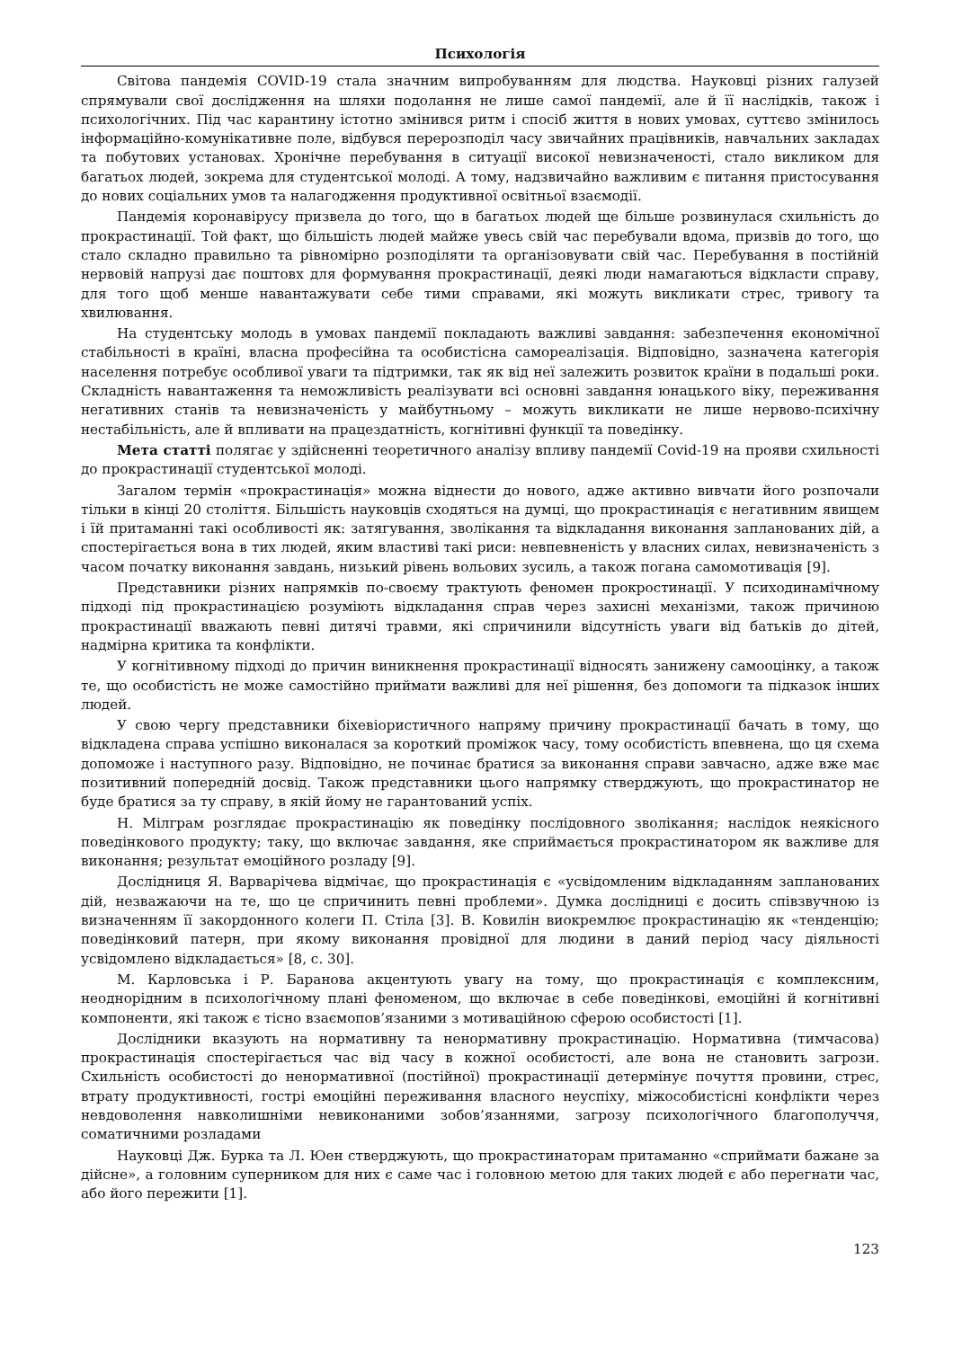Психологія
Світова пандемія COVID-19 стала значним випробуванням для людства. Науковці різних галузей спрямували свої дослідження на шляхи подолання не лише самої пандемії, але й її наслідків, також і психологічних. Під час карантину істотно змінився ритм і спосіб життя в нових умовах, суттєво змінилось інформаційно-комунікативне поле, відбувся перерозподіл часу звичайних працівників, навчальних закладах та побутових установах. Хронічне перебування в ситуації високої невизначеності, стало викликом для багатьох людей, зокрема для студентської молоді. А тому, надзвичайно важливим є питання пристосування до нових соціальних умов та налагодження продуктивної освітньої взаємодії.
Пандемія коронавірусу призвела до того, що в багатьох людей ще більше розвинулася схильність до прокрастинації. Той факт, що більшість людей майже увесь свій час перебували вдома, призвів до того, що стало складно правильно та рівномірно розподіляти та організовувати свій час. Перебування в постійній нервовій напрузі дає поштовх для формування прокрастинації, деякі люди намагаються відкласти справу, для того щоб менше навантажувати себе тими справами, які можуть викликати стрес, тривогу та хвилювання.
На студентську молодь в умовах пандемії покладають важливі завдання: забезпечення економічної стабільності в країні, власна професійна та особистісна самореалізація. Відповідно, зазначена категорія населення потребує особливої уваги та підтримки, так як від неї залежить розвиток країни в подальші роки. Складність навантаження та неможливість реалізувати всі основні завдання юнацького віку, переживання негативних станів та невизначеність у майбутньому – можуть викликати не лише нервово-психічну нестабільність, але й впливати на працездатність, когнітивні функції та поведінку.
Мета статті полягає у здійсненні теоретичного аналізу впливу пандемії Covid-19 на прояви схильності до прокрастинації студентської молоді.
Загалом термін «прокрастинація» можна віднести до нового, адже активно вивчати його розпочали тільки в кінці 20 століття. Більшість науковців сходяться на думці, що прокрастинація є негативним явищем і їй притаманні такі особливості як: затягування, зволікання та відкладання виконання запланованих дій, а спостерігається вона в тих людей, яким властиві такі риси: невпевненість у власних силах, невизначеність з часом початку виконання завдань, низький рівень вольових зусиль, а також погана самомотивація [9].
Представники різних напрямків по-своєму трактують феномен прокростинації. У психодинамічному підході під прокрастинацією розуміють відкладання справ через захисні механізми, також причиною прокрастинації вважають певні дитячі травми, які спричинили відсутність уваги від батьків до дітей, надмірна критика та конфлікти.
У когнітивному підході до причин виникнення прокрастинації відносять занижену самооцінку, а також те, що особистість не може самостійно приймати важливі для неї рішення, без допомоги та підказок інших людей.
У свою чергу представники біхевіористичного напряму причину прокрастинації бачать в тому, що відкладена справа успішно виконалася за короткий проміжок часу, тому особистість впевнена, що ця схема допоможе і наступного разу. Відповідно, не починає братися за виконання справи завчасно, адже вже має позитивний попередній досвід. Також представники цього напрямку стверджують, що прокрастинатор не буде братися за ту справу, в якій йому не гарантований успіх.
Н. Мілграм розглядає прокрастинацію як поведінку послідовного зволікання; наслідок неякісного поведінкового продукту; таку, що включає завдання, яке сприймається прокрастинатором як важливе для виконання; результат емоційного розладу [9].
Дослідниця Я. Варварічева відмічає, що прокрастинація є «усвідомленим відкладанням запланованих дій, незважаючи на те, що це спричинить певні проблеми». Думка дослідниці є досить співзвучною із визначенням її закордонного колеги П. Стіла [3]. В. Ковилін виокремлює прокрастинацію як «тенденцію; поведінковий патерн, при якому виконання провідної для людини в даний період часу діяльності усвідомлено відкладається» [8, с. 30].
М. Карловська і Р. Баранова акцентують увагу на тому, що прокрастинація є комплексним, неоднорідним в психологічному плані феноменом, що включає в себе поведінкові, емоційні й когнітивні компоненти, які також є тісно взаємопов’язаними з мотиваційною сферою особистості [1].
Дослідники вказують на нормативну та ненормативну прокрастинацію. Нормативна (тимчасова) прокрастинація спостерігається час від часу в кожної особистості, але вона не становить загрози. Схильність особистості до ненормативної (постійної) прокрастинації детермінує почуття провини, стрес, втрату продуктивності, гострі емоційні переживання власного неуспіху, міжособистісні конфлікти через невдоволення навколишніми невиконаними зобов’язаннями, загрозу психологічного благополуччя, соматичними розладами
Науковці Дж. Бурка та Л. Юен стверджують, що прокрастинаторам притаманно «сприймати бажане за дійсне», а головним суперником для них є саме час і головною метою для таких людей є або перегнати час, або його пережити [1].
123